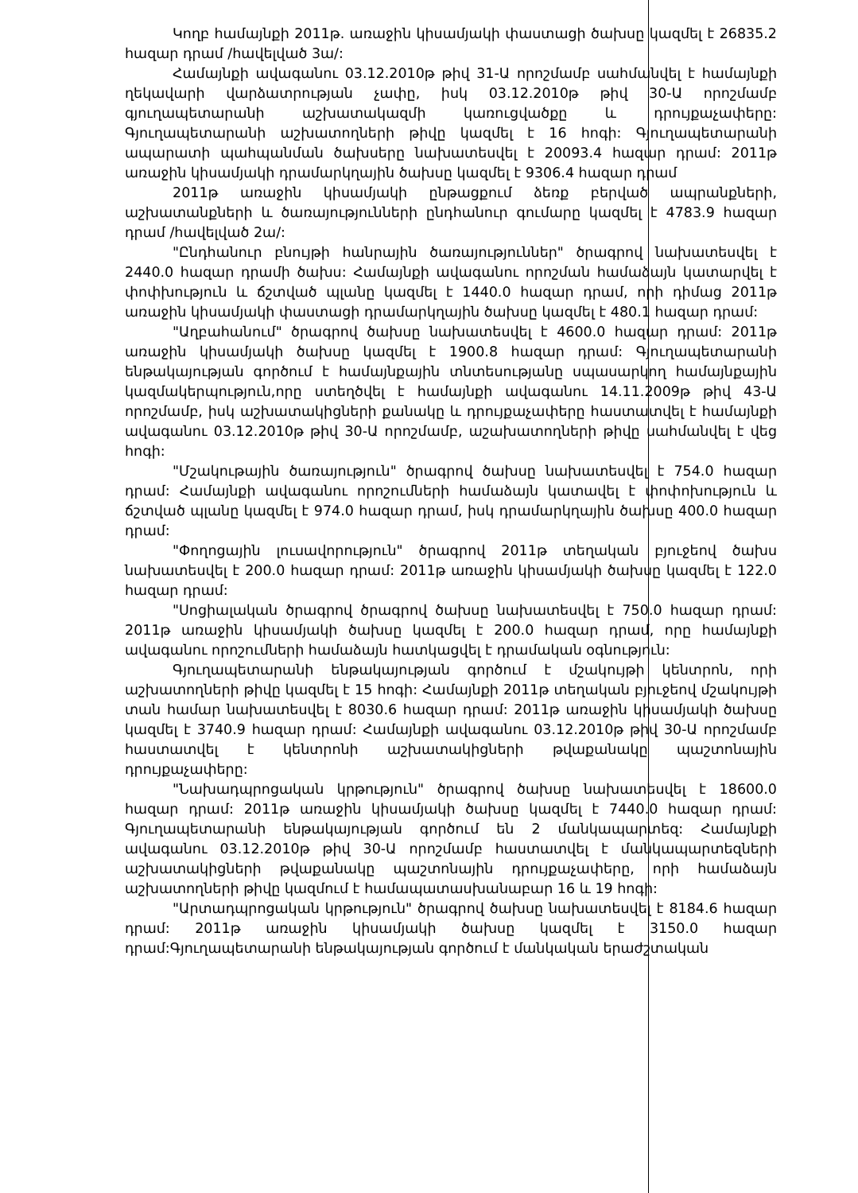Կողբ համայնքի 2011թ. առաջին կիսամյակի փաստացի ծախսը կազմել է 26835.2 հազար դրամ /հավելված 3ա/:
Համայնքի ավագանու 03.12.2010թ թիվ 31-Ա որոշմամբ սահմանվել է համայնքի ղեկավարի վարձատրության չափը, իսկ 03.12.2010թ թիվ 30-Ա որոշմամբ գյուղապետարանի աշխատակազմի կառուցվածքը և դրույքաչափերը: Գյուղապետարանի աշխատողների թիվը կազմել է 16 հոգի: Գյուղապետարանի ապարատի պահպանման ծախսերը նախատեսվել է 20093.4 հազար դրամ: 2011թ առաջին կիսամյակի դրամարկղային ծախսը կազմել է 9306.4 հազար դրամ
2011թ առաջին կիսամյակի ընթացքում ձեռք բերված ապրանքների, աշխատանքների և ծառայությունների ընդհանուր գումարը կազմել է 4783.9 հազար դրամ /հավելված 2ա/:
"Ընդհանուր բնույթի հանրային ծառայություններ" ծրագրով նախատեսվել է 2440.0 հազար դրամի ծախս: Համայնքի ավագանու որոշման համաձայն կատարվել է փոփխություն և ճշտված պլանը կազմել է 1440.0 հազար դրամ, որի դիմաց 2011թ առաջին կիսամյակի փաստացի դրամարկղային ծախսը կազմել է 480.1 հազար դրամ:
"Աղբահանում" ծրագրով ծախսը նախատեսվել է 4600.0 հազար դրամ: 2011թ առաջին կիսամյակի ծախսը կազմել է 1900.8 հազար դրամ: Գյուղապետարանի ենթակայության գործում է համայնքային տնտեսությանը սպասարկող համայնքային կազմակերպություն,որը ստեղծվել է համայնքի ավագանու 14.11.2009թ թիվ 43-Ա որոշմամբ, իսկ աշխատակիցների քանակը և դրույքաչափերը հաստատվել է համայնքի ավագանու 03.12.2010թ թիվ 30-Ա որոշմամբ, աշախատողների թիվը սահմանվել է վեց հոգի:
"Մշակութային ծառայություն" ծրագրով ծախսը նախատեսվել է 754.0 հազար դրամ: Համայնքի ավագանու որոշումների համաձայն կատավել է փոփոխություն և ճշտված պլանը կազմել է 974.0 հազար դրամ, իսկ դրամարկղային ծախսը 400.0 հազար դրամ:
"Փողոցային լուսավորություն" ծրագրով 2011թ տեղական բյուջեով ծախս նախատեսվել է 200.0 հազար դրամ: 2011թ առաջին կիսամյակի ծախսը կազմել է 122.0 հազար դրամ:
"Սոցիալական ծրագրով ծրագրով ծախսը նախատեսվել է 750.0 հազար դրամ: 2011թ առաջին կիսամյակի ծախսը կազմել է 200.0 հազար դրամ, որը համայնքի ավագանու որոշումների համաձայն հատկացվել է դրամական օգնություն:
Գյուղապետարանի ենթակայության գործում է մշակույթի կենտրոն, որի աշխատողների թիվը կազմել է 15 հոգի: Համայնքի 2011թ տեղական բյուջեով մշակույթի տան համար նախատեսվել է 8030.6 հազար դրամ: 2011թ առաջին կիսամյակի ծախսը կազմել է 3740.9 հազար դրամ: Համայնքի ավագանու 03.12.2010թ թիվ 30-Ա որոշմամբ հաստատվել է կենտրոնի աշխատակիցների թվաքանակը պաշտոնային դրույքաչափերը:
"Նախադպրոցական կրթություն" ծրագրով ծախսը նախատեսվել է 18600.0 հազար դրամ: 2011թ առաջին կիսամյակի ծախսը կազմել է 7440.0 հազար դրամ: Գյուղապետարանի ենթակայության գործում են 2 մանկապարտեզ: Համայնքի ավագանու 03.12.2010թ թիվ 30-Ա որոշմամբ հաստատվել է մանկապարտեզների աշխատակիցների թվաքանակը պաշտոնային դրույքաչափերը, որի համաձայն աշխատողների թիվը կազմում է համապատասխանաբար 16 և 19 հոգի:
"Արտադպրոցական կրթություն" ծրագրով ծախսը նախատեսվել է 8184.6 հազար դրամ: 2011թ առաջին կիսամյակի ծախսը կազմել է 3150.0 հազար դրամ:Գյուղապետարանի ենթակայության գործում է մանկական երաժշտական